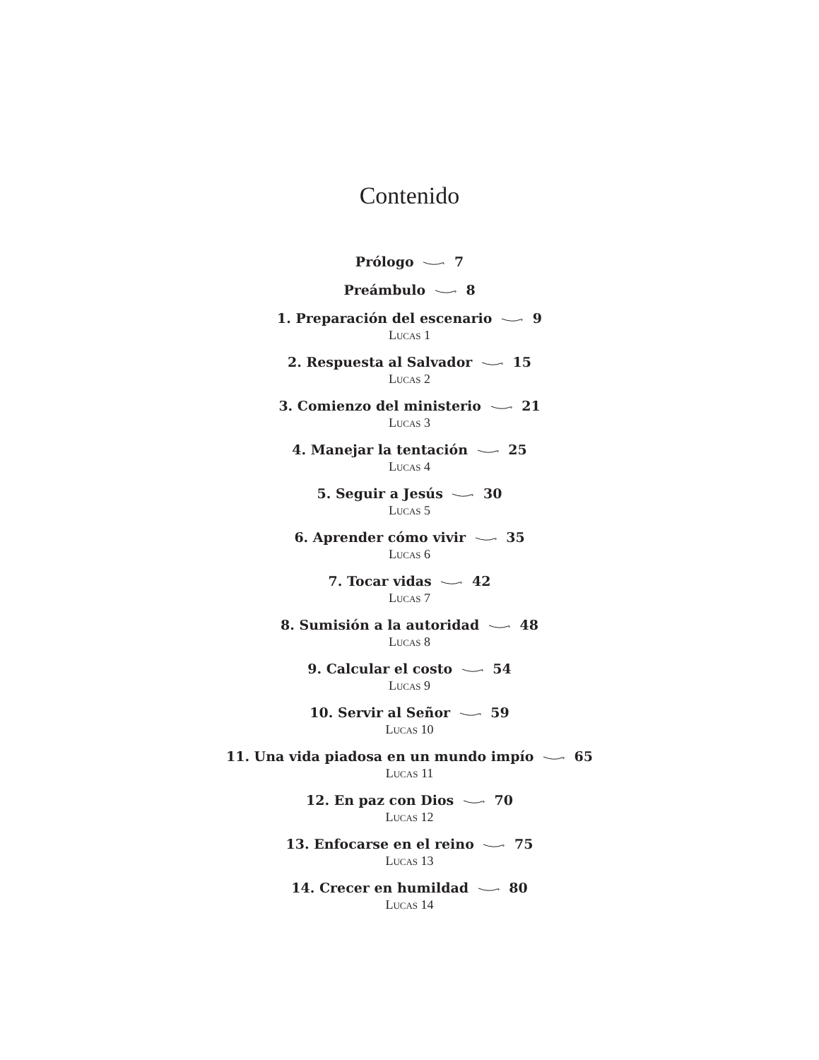Contenido
Prólogo 7
Preámbulo 8
1. Preparación del escenario 9
LUCAS 1
2. Respuesta al Salvador 15
LUCAS 2
3. Comienzo del ministerio 21
LUCAS 3
4. Manejar la tentación 25
LUCAS 4
5. Seguir a Jesús 30
LUCAS 5
6. Aprender cómo vivir 35
LUCAS 6
7. Tocar vidas 42
LUCAS 7
8. Sumisión a la autoridad 48
LUCAS 8
9. Calcular el costo 54
LUCAS 9
10. Servir al Señor 59
LUCAS 10
11. Una vida piadosa en un mundo impío 65
LUCAS 11
12. En paz con Dios 70
LUCAS 12
13. Enfocarse en el reino 75
LUCAS 13
14. Crecer en humildad 80
LUCAS 14